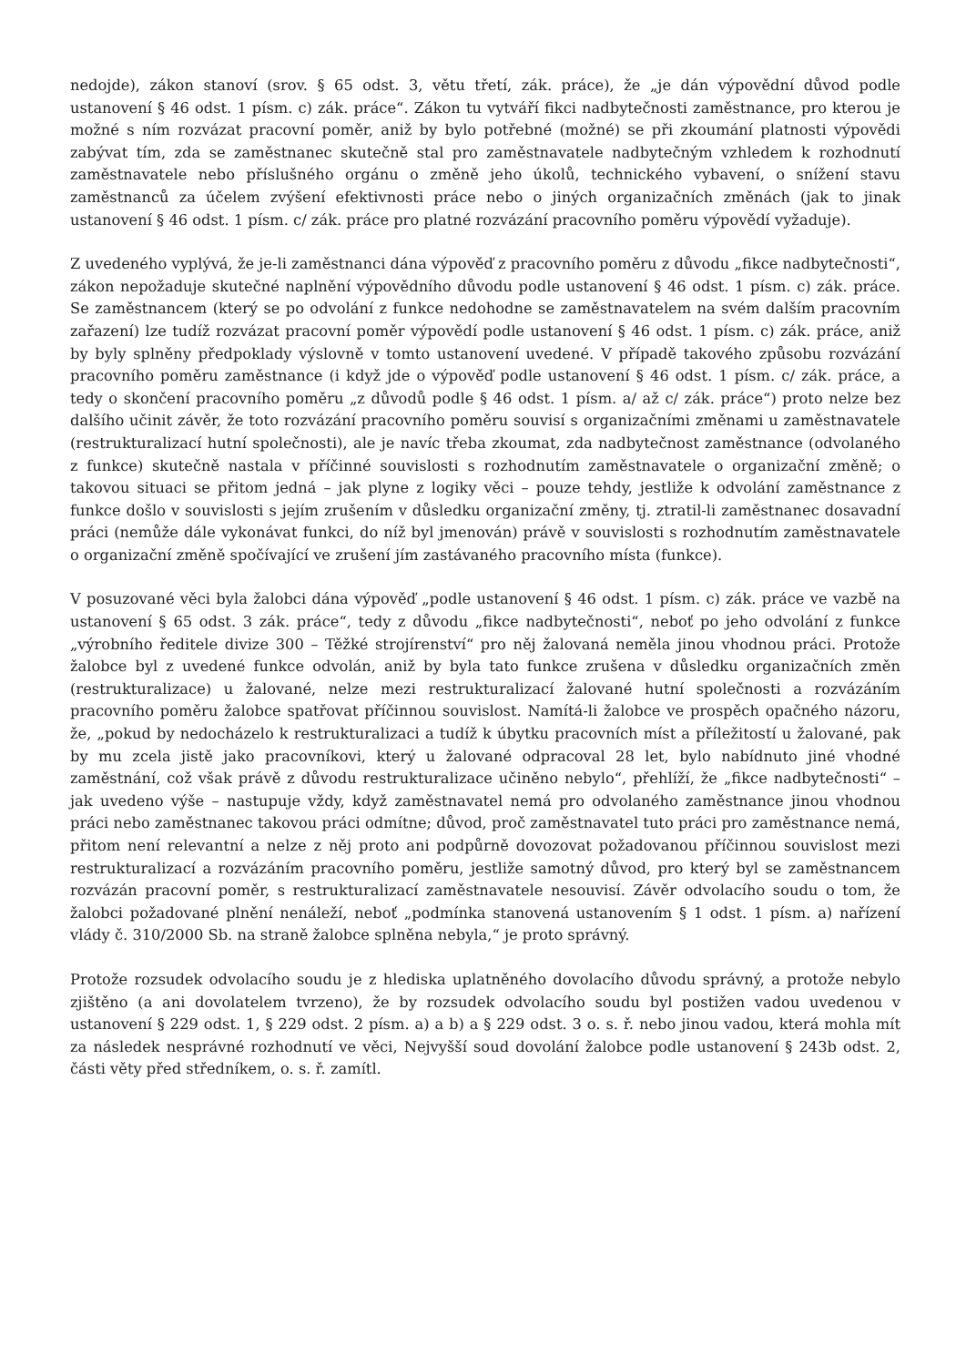nedojde), zákon stanoví (srov. § 65 odst. 3, větu třetí, zák. práce), že „je dán výpovědní důvod podle ustanovení § 46 odst. 1 písm. c) zák. práce“. Zákon tu vytváří fikci nadbytečnosti zaměstnance, pro kterou je možné s ním rozvázat pracovní poměr, aniž by bylo potřebné (možné) se při zkoumání platnosti výpovědi zabývat tím, zda se zaměstnanec skutečně stal pro zaměstnavatele nadbytečným vzhledem k rozhodnutí zaměstnavatele nebo příslušného orgánu o změně jeho úkolů, technického vybavení, o snížení stavu zaměstnanců za účelem zvýšení efektivnosti práce nebo o jiných organizačních změnách (jak to jinak ustanovení § 46 odst. 1 písm. c/ zák. práce pro platné rozvázání pracovního poměru výpovědí vyžaduje).
Z uvedeného vyplývá, že je-li zaměstnanci dána výpověď z pracovního poměru z důvodu „fikce nadbytečnosti“, zákon nepožaduje skutečné naplnění výpovědního důvodu podle ustanovení § 46 odst. 1 písm. c) zák. práce. Se zaměstnancem (který se po odvolání z funkce nedohodne se zaměstnavatelem na svém dalším pracovním zařazení) lze tudíž rozvázat pracovní poměr výpovědí podle ustanovení § 46 odst. 1 písm. c) zák. práce, aniž by byly splněny předpoklady výslovně v tomto ustanovení uvedené. V případě takového způsobu rozvázání pracovního poměru zaměstnance (i když jde o výpověď podle ustanovení § 46 odst. 1 písm. c/ zák. práce, a tedy o skončení pracovního poměru „z důvodů podle § 46 odst. 1 písm. a/ až c/ zák. práce“) proto nelze bez dalšího učinit závěr, že toto rozvázání pracovního poměru souvisí s organizačními změnami u zaměstnavatele (restrukturalizací hutní společnosti), ale je navíc třeba zkoumat, zda nadbytečnost zaměstnance (odvolaného z funkce) skutečně nastala v příčinné souvislosti s rozhodnutím zaměstnavatele o organizační změně; o takovou situaci se přitom jedná – jak plyne z logiky věci – pouze tehdy, jestliže k odvolání zaměstnance z funkce došlo v souvislosti s jejím zrušením v důsledku organizační změny, tj. ztratil-li zaměstnanec dosavadní práci (nemůže dále vykonávat funkci, do níž byl jmenován) právě v souvislosti s rozhodnutím zaměstnavatele o organizační změně spočívající ve zrušení jím zastávaného pracovního místa (funkce).
V posuzované věci byla žalobci dána výpověď „podle ustanovení § 46 odst. 1 písm. c) zák. práce ve vazbě na ustanovení § 65 odst. 3 zák. práce“, tedy z důvodu „fikce nadbytečnosti“, neboť po jeho odvolání z funkce „výrobního ředitele divize 300 – Těžké strojírenství“ pro něj žalovaná neměla jinou vhodnou práci. Protože žalobce byl z uvedené funkce odvolán, aniž by byla tato funkce zrušena v důsledku organizačních změn (restrukturalizace) u žalované, nelze mezi restrukturalizací žalované hutní společnosti a rozvázáním pracovního poměru žalobce spatřovat příčinnou souvislost. Namítá-li žalobce ve prospěch opačného názoru, že, „pokud by nedocházelo k restrukturalizaci a tudíž k úbytku pracovních míst a příležitostí u žalované, pak by mu zcela jistě jako pracovníkovi, který u žalované odpracoval 28 let, bylo nabídnuto jiné vhodné zaměstnání, což však právě z důvodu restrukturalizace učiněno nebylo“, přehlíží, že „fikce nadbytečnosti“ – jak uvedeno výše – nastupuje vždy, když zaměstnavatel nemá pro odvolaného zaměstnance jinou vhodnou práci nebo zaměstnanec takovou práci odmítne; důvod, proč zaměstnavatel tuto práci pro zaměstnance nemá, přitom není relevantní a nelze z něj proto ani podpůrně dovozovat požadovanou příčinnou souvislost mezi restrukturalizací a rozvázáním pracovního poměru, jestliže samotný důvod, pro který byl se zaměstnancem rozvázán pracovní poměr, s restrukturalizací zaměstnavatele nesouvisí. Závěr odvolacího soudu o tom, že žalobci požadované plnění nenáleží, neboť „podmínka stanovená ustanovením § 1 odst. 1 písm. a) nařízení vlády č. 310/2000 Sb. na straně žalobce splněna nebyla,“ je proto správný.
Protože rozsudek odvolacího soudu je z hlediska uplatněného dovolacího důvodu správný, a protože nebylo zjištěno (a ani dovolatelem tvrzeno), že by rozsudek odvolacího soudu byl postižen vadou uvedenou v ustanovení § 229 odst. 1, § 229 odst. 2 písm. a) a b) a § 229 odst. 3 o. s. ř. nebo jinou vadou, která mohla mít za následek nesprávné rozhodnutí ve věci, Nejvyšší soud dovolání žalobce podle ustanovení § 243b odst. 2, části věty před středníkem, o. s. ř. zamítl.